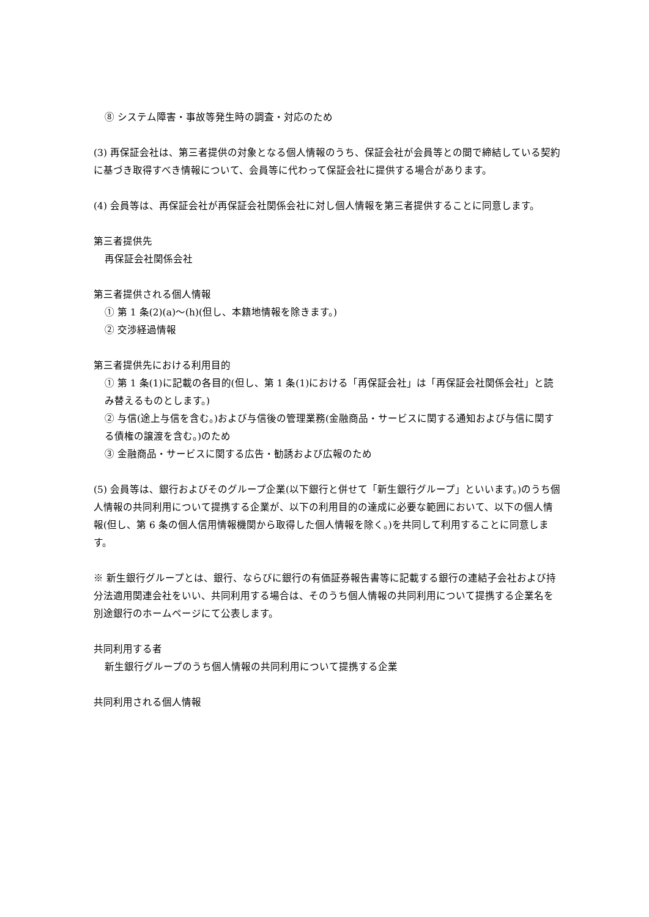⑧ システム障害・事故等発生時の調査・対応のため
(3) 再保証会社は、第三者提供の対象となる個人情報のうち、保証会社が会員等との間で締結している契約に基づき取得すべき情報について、会員等に代わって保証会社に提供する場合があります。
(4) 会員等は、再保証会社が再保証会社関係会社に対し個人情報を第三者提供することに同意します。
第三者提供先
再保証会社関係会社
第三者提供される個人情報
① 第 1 条(2)(a)～(h)(但し、本籍地情報を除きます。)
② 交渉経過情報
第三者提供先における利用目的
① 第 1 条(1)に記載の各目的(但し、第 1 条(1)における「再保証会社」は「再保証会社関係会社」と読み替えるものとします。)
② 与信(途上与信を含む。)および与信後の管理業務(金融商品・サービスに関する通知および与信に関する債権の譲渡を含む。)のため
③ 金融商品・サービスに関する広告・勧誘および広報のため
(5) 会員等は、銀行およびそのグループ企業(以下銀行と併せて「新生銀行グループ」といいます。)のうち個人情報の共同利用について提携する企業が、以下の利用目的の達成に必要な範囲において、以下の個人情報(但し、第 6 条の個人信用情報機関から取得した個人情報を除く。)を共同して利用することに同意します。
※ 新生銀行グループとは、銀行、ならびに銀行の有価証券報告書等に記載する銀行の連結子会社および持分法適用関連会社をいい、共同利用する場合は、そのうち個人情報の共同利用について提携する企業名を別途銀行のホームページにて公表します。
共同利用する者
新生銀行グループのうち個人情報の共同利用について提携する企業
共同利用される個人情報